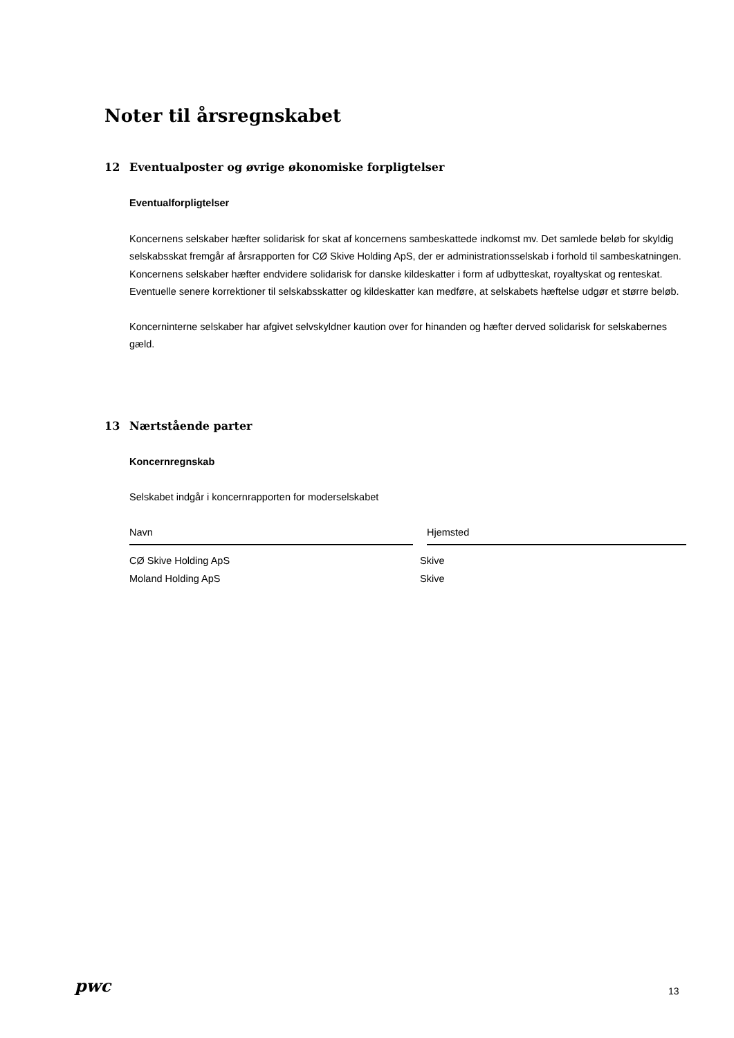Noter til årsregnskabet
12 Eventualposter og øvrige økonomiske forpligtelser
Eventualforpligtelser
Koncernens selskaber hæfter solidarisk for skat af koncernens sambeskattede indkomst mv. Det samlede beløb for skyldig selskabsskat fremgår af årsrapporten for CØ Skive Holding ApS, der er administrationsselskab i forhold til sambeskatningen. Koncernens selskaber hæfter endvidere solidarisk for danske kildeskatter i form af udbytteskat, royaltyskat og renteskat. Eventuelle senere korrektioner til selskabsskatter og kildeskatter kan medføre, at selskabets hæftelse udgør et større beløb.
Koncerninterne selskaber har afgivet selvskyldner kaution over for hinanden og hæfter derved solidarisk for selskabernes gæld.
13 Nærtstående parter
Koncernregnskab
Selskabet indgår i koncernrapporten for moderselskabet
| Navn | Hjemsted |
| --- | --- |
| CØ Skive Holding ApS | Skive |
| Moland Holding ApS | Skive |
pwc 13